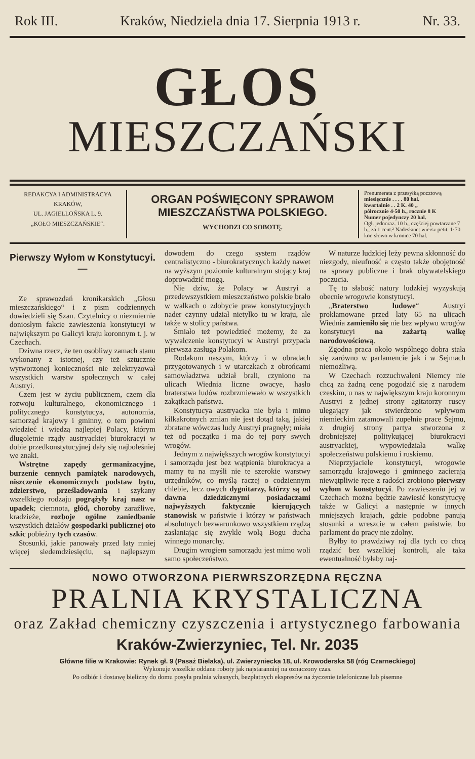Rok III. Kraków, Niedziela dnia 17. Sierpnia 1913 r. Nr. 33.
GŁOS
MIESZCZAŃSKI
REDAKCYA I ADMINISTRACYA
KRAKÓW,
UL. JAGIELLOŃSKA L. 9.
„KOŁO MIESZCZAŃSKIE“.
ORGAN POŚWIĘCONY SPRAWOM
MIESZCZAŃSTWA POLSKIEGO.
WYCHODZI CO SOBOTĘ.
Prenumerata z przesyłką pocztową
miesięcznie . . . . 80 hal.
kwartalnie . . 2 K. 40 „
półrocznie 4·50 h., rocznie 8 K
Numer pojedynczy 20 hal.
Ogł. jednoraz. 10 h., częściej powtarzane 7 h., za 1 cent.² Nadesłane: wiersz petit. 1·70 kor. słowo w kronice 70 hal.
Pierwszy Wyłom w Konstytucyi.
—
Ze sprawozdań kronikarskich „Głosu mieszczańskiego“ i z pism codziennych dowiedzieli się Szan. Czytelnicy o niezmiernie doniosłym fakcie zawieszenia konstytucyi w największym po Galicyi kraju koronnym t. j. w Czechach.
Dziwna rzecz, że ten osobliwy zamach stanu wykonany z istotnej, czy też sztucznie wytworzonej konieczności nie zelektryzował wszystkich warstw społecznych w całej Austryi.
Czem jest w życiu publicznem, czem dla rozwoju kulturalnego, ekonomicznego i politycznego konstytucya, autonomia, samorząd krajowy i gminny, o tem powinni wiedzieć i wiedzą najlepiej Polacy, którym długoletnie rządy austryackiej biurokracyi w dobie przedkonstytucyjnej dały się najboleśniej we znaki.
Wstrętne zapędy germanizacyjne, burzenie cennych pamiątek narodowych, niszczenie ekonomicznych podstaw bytu, zdzierstwo, prześladowania i szykany wszelkiego rodzaju pogrążyły kraj nasz w upadek; ciemnota, głód, choroby zaraźliwe, kradzieże, rozboje ogólne zaniedbanie wszystkich działów gospodarki publicznej oto szkic pobieżny tych czasów.
Stosunki, jakie panowały przed laty mniej więcej siedemdziesięciu, są najlepszym dowodem do czego system rządów centralistyczno - biurokratycznych każdy nawet na wyższym poziomie kulturalnym stojący kraj doprowadzić mogą.
Nie dziw, że Polacy w Austryi a przedewszystkiem mieszczaństwo polskie brało w walkach o zdobycie praw konstytucyjnych nader czynny udział nietylko tu w kraju, ale także w stolicy państwa.
Śmiało też powiedzieć możemy, że za wywalczenie konstytucyi w Austryi przypada pierwsza zasługa Polakom.
Rodakom naszym, którzy i w obradach przygotowanych i w utarczkach z obrońcami samowładztwa udział brali, czyniono na ulicach Wiednia liczne owacye, hasło braterstwa ludów rozbrzmiewało w wszystkich zakątkach państwa.
Konstytucya austryacka nie była i mimo kilkakrotnych zmian nie jest dotąd taką, jakiej zbratane wówczas ludy Austryi pragnęły; miała też od początku i ma do tej pory swych wrogów.
Jednym z największych wrogów konstytucyi i samorządu jest bez wątpienia biurokracya a mamy tu na myśli nie te szerokie warstwy urzędników, co myślą raczej o codziennym chlebie, lecz owych dygnitarzy, którzy są od dawna dziedzicznymi posiadaczami najwyższych faktycznie kierujących stanowisk w państwie i którzy w państwach absolutnych bezwarunkowo wszystkiem rządzą zasłaniając się zwykle wolą Bogu ducha winnego monarchy.
Drugim wrogiem samorządu jest mimo woli samo społeczeństwo.
W naturze ludzkiej leży pewna skłonność do niezgody, nieufność a często także obojętność na sprawy publiczne i brak obywatelskiego poczucia.
Tę to słabość natury ludzkiej wyzyskują obecnie wrogowie konstytucyi.
„Braterstwo ludowe“ Austryi proklamowane przed laty 65 na ulicach Wiednia zamieniło się nie bez wpływu wrogów konstytucyi na zażartą walkę narodowościową.
Zgodna praca około wspólnego dobra stała się zarówno w parlamencie jak i w Sejmach niemożliwą.
W Czechach rozzuchwaleni Niemcy nie chcą za żadną cenę pogodzić się z narodem czeskim, u nas w największym kraju koronnym Austryi z jednej strony agitatorzy ruscy ulegający jak stwierdzono wpływom niemieckim zatamowali zupełnie prace Sejmu, z drugiej strony partya stworzona z drobniejszej politykującej biurokracyi austryackiej, wypowiedziała walkę społeczeństwu polskiemu i ruskiemu.
Nieprzyjaciele konstytucyi, wrogowie samorządu krajowego i gminnego zacierają niewątpliwie ręce z radości zrobiono pierwszy wyłom w konstytucyi. Po zawieszeniu jej w Czechach można będzie zawiesić konstytucyę także w Galicyi a następnie w innych mniejszych krajach, gdzie podobne panują stosunki a wreszcie w całem państwie, bo parlament do pracy nie zdolny.
Byłby to prawdziwy raj dla tych co chcą rządzić bez wszelkiej kontroli, ale taka ewentualność byłaby naj-
NOWO OTWORZONA PIERWRSZORZĘDNA RĘCZNA
PRALNIA KRYSTALICZNA
oraz Zakład chemiczny czyszczenia i artystycznego farbowania
Kraków-Zwierzyniec, Tel. Nr. 2035
Główne filie w Krakowie: Rynek gł. 9 (Pasaż Bielaka), ul. Zwierzyniecka 18, ul. Krowoderska 58 (róg Czarneckiego)
Wykonuje wszelkie oddane roboty jak najstaranniej na oznaczony czas.
Po odbiór i dostawę bielizny do domu posyła pralnia własnych, bezpłatnych ekspresów na życzenie telefoniczne lub pisemne